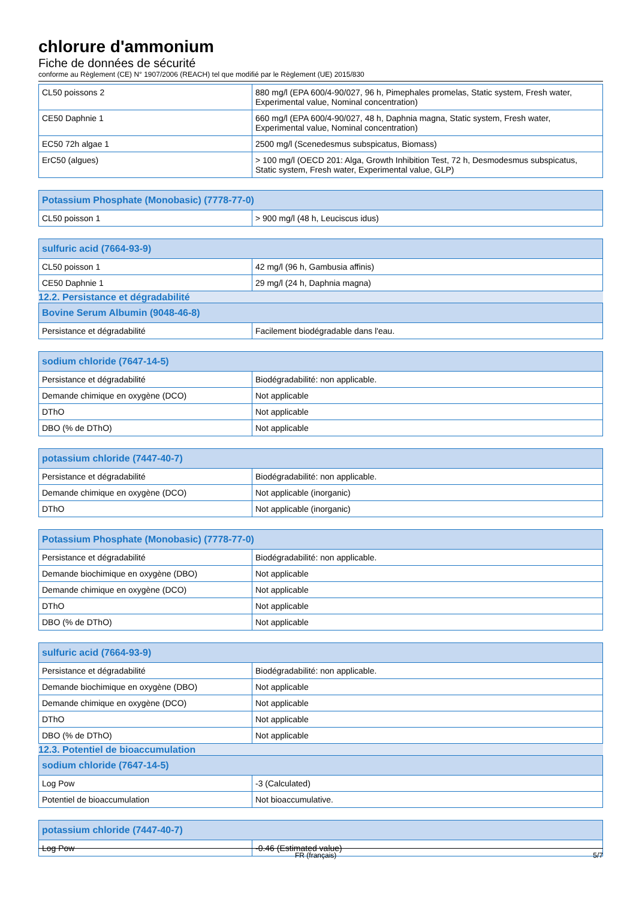chlorure d'ammonium
Fiche de données de sécurité
conforme au Règlement (CE) N° 1907/2006 (REACH) tel que modifié par le Règlement (UE) 2015/830
| CL50 poissons 2 | 880 mg/l (EPA 600/4-90/027, 96 h, Pimephales promelas, Static system, Fresh water, Experimental value, Nominal concentration) |
| CE50 Daphnie 1 | 660 mg/l (EPA 600/4-90/027, 48 h, Daphnia magna, Static system, Fresh water, Experimental value, Nominal concentration) |
| EC50 72h algae 1 | 2500 mg/l (Scenedesmus subspicatus, Biomass) |
| ErC50 (algues) | > 100 mg/l (OECD 201: Alga, Growth Inhibition Test, 72 h, Desmodesmus subspicatus, Static system, Fresh water, Experimental value, GLP) |
| Potassium Phosphate (Monobasic) (7778-77-0) | |
| --- | --- |
| CL50 poisson 1 | > 900 mg/l (48 h, Leuciscus idus) |
| sulfuric acid (7664-93-9) | |
| --- | --- |
| CL50 poisson 1 | 42 mg/l (96 h, Gambusia affinis) |
| CE50 Daphnie 1 | 29 mg/l (24 h, Daphnia magna) |
12.2. Persistance et dégradabilité
| Bovine Serum Albumin (9048-46-8) | |
| --- | --- |
| Persistance et dégradabilité | Facilement biodégradable dans l'eau. |
| sodium chloride (7647-14-5) | |
| --- | --- |
| Persistance et dégradabilité | Biodégradabilité: non applicable. |
| Demande chimique en oxygène (DCO) | Not applicable |
| DThO | Not applicable |
| DBO (% de DThO) | Not applicable |
| potassium chloride (7447-40-7) | |
| --- | --- |
| Persistance et dégradabilité | Biodégradabilité: non applicable. |
| Demande chimique en oxygène (DCO) | Not applicable (inorganic) |
| DThO | Not applicable (inorganic) |
| Potassium Phosphate (Monobasic) (7778-77-0) | |
| --- | --- |
| Persistance et dégradabilité | Biodégradabilité: non applicable. |
| Demande biochimique en oxygène (DBO) | Not applicable |
| Demande chimique en oxygène (DCO) | Not applicable |
| DThO | Not applicable |
| DBO (% de DThO) | Not applicable |
| sulfuric acid (7664-93-9) | |
| --- | --- |
| Persistance et dégradabilité | Biodégradabilité: non applicable. |
| Demande biochimique en oxygène (DBO) | Not applicable |
| Demande chimique en oxygène (DCO) | Not applicable |
| DThO | Not applicable |
| DBO (% de DThO) | Not applicable |
12.3. Potentiel de bioaccumulation
| sodium chloride (7647-14-5) | |
| --- | --- |
| Log Pow | -3 (Calculated) |
| Potentiel de bioaccumulation | Not bioaccumulative. |
| potassium chloride (7447-40-7) | |
| --- | --- |
| Log Pow | -0.46 (Estimated value) |
FR (français) 5/7